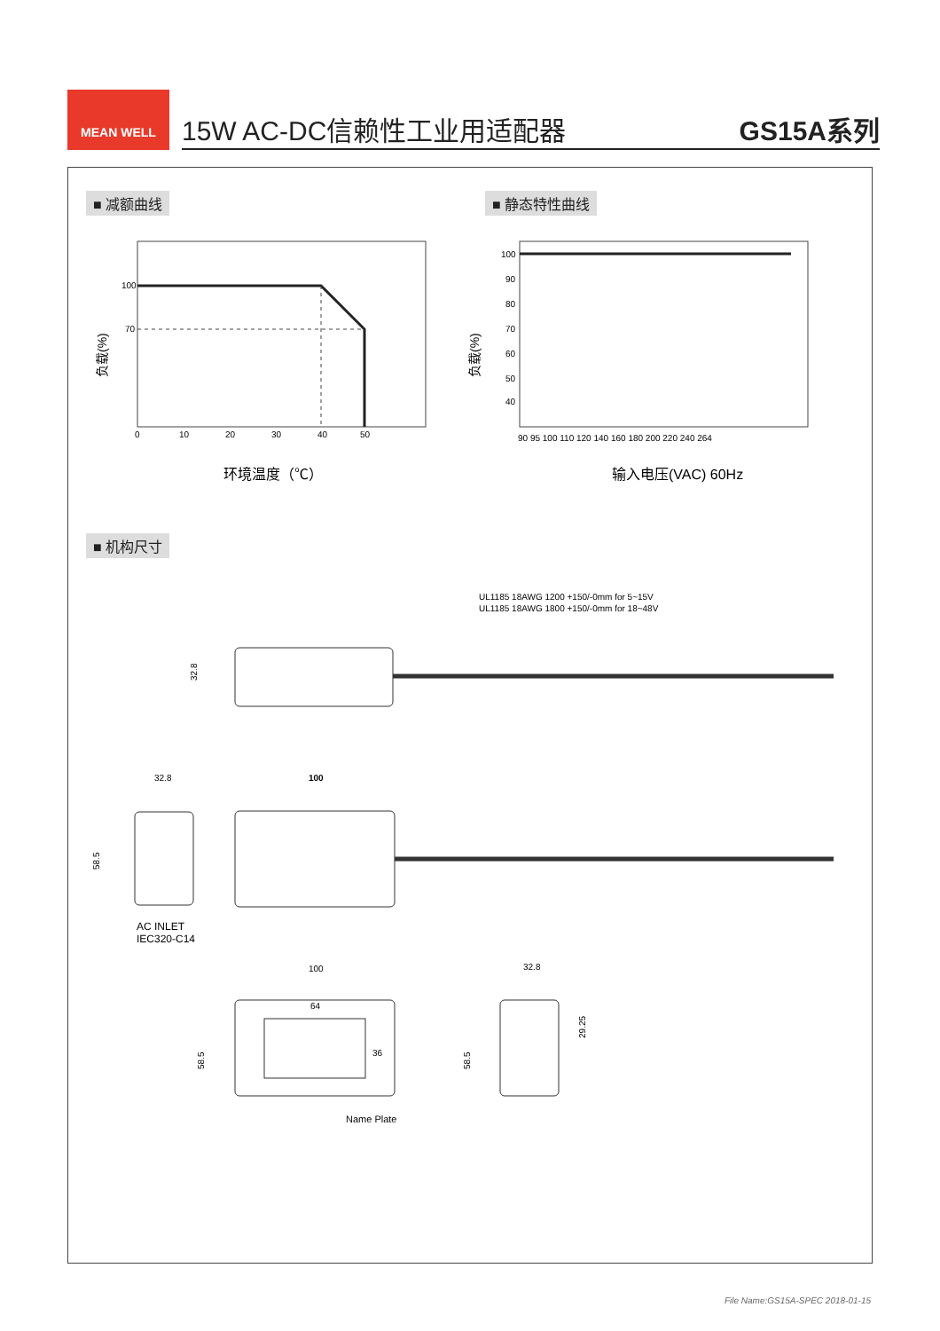MEAN WELL
15W AC-DC信赖性工业用适配器
GS15A系列
■ 减额曲线 ■ 静态特性曲线
■ 机构尺寸
100
70
0
10
20
30
40
50
负载(%)
环境温度（℃）
100
90
80
70
60
50
40
90 95 100 110 120 140 160 180 200 220 240 264
负载(%)
输入电压(VAC) 60Hz
UL1185 18AWG 1200 +150/-0mm for 5~15V
UL1185 18AWG 1800 +150/-0mm for 18~48V
32.8
32.8
100
58.5
AC INLET
IEC320-C14
100
64
36
58.5
32.8
58.5
29.25
Name Plate
File Name:GS15A-SPEC 2018-01-15